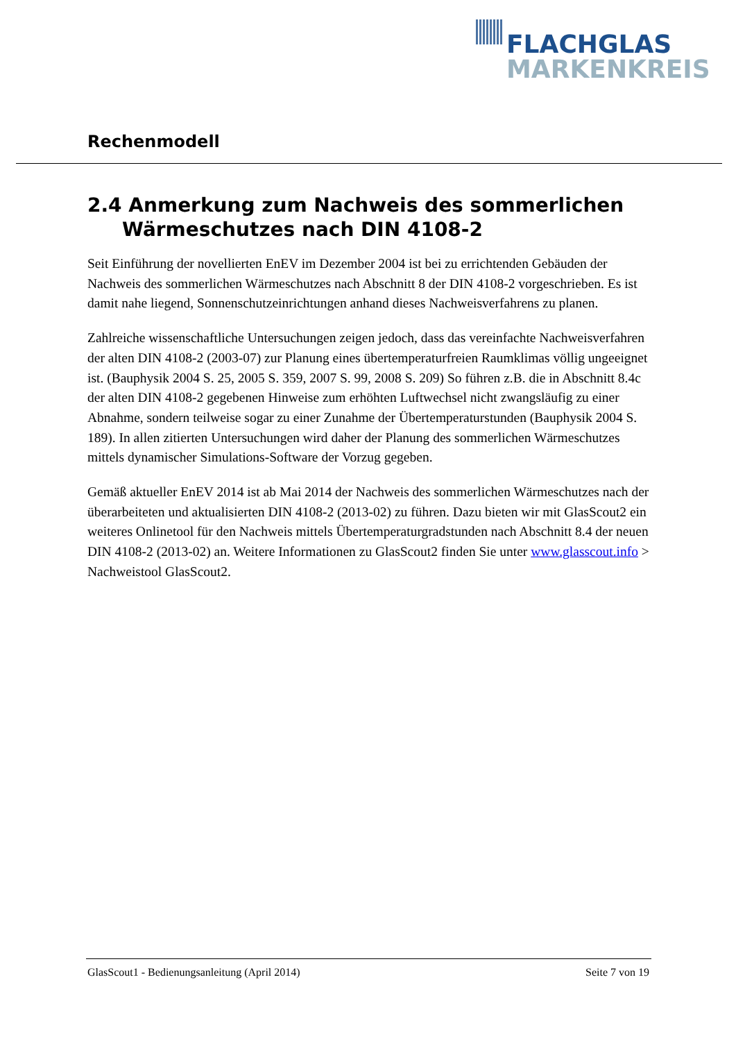FLACHGLAS
MARKENKREIS
Rechenmodell
2.4 Anmerkung zum Nachweis des sommerlichen Wärmeschutzes nach DIN 4108-2
Seit Einführung der novellierten EnEV im Dezember 2004 ist bei zu errichtenden Gebäuden der Nachweis des sommerlichen Wärmeschutzes nach Abschnitt 8 der DIN 4108-2 vorgeschrieben. Es ist damit nahe liegend, Sonnenschutzeinrichtungen anhand dieses Nachweisverfahrens zu planen.
Zahlreiche wissenschaftliche Untersuchungen zeigen jedoch, dass das vereinfachte Nachweisverfahren der alten DIN 4108-2 (2003-07) zur Planung eines übertemperaturfreien Raumklimas völlig ungeeignet ist. (Bauphysik 2004 S. 25, 2005 S. 359, 2007 S. 99, 2008 S. 209) So führen z.B. die in Abschnitt 8.4c der alten DIN 4108-2 gegebenen Hinweise zum erhöhten Luftwechsel nicht zwangsläufig zu einer Abnahme, sondern teilweise sogar zu einer Zunahme der Übertemperaturstunden (Bauphysik 2004 S. 189). In allen zitierten Untersuchungen wird daher der Planung des sommerlichen Wärmeschutzes mittels dynamischer Simulations-Software der Vorzug gegeben.
Gemäß aktueller EnEV 2014 ist ab Mai 2014 der Nachweis des sommerlichen Wärmeschutzes nach der überarbeiteten und aktualisierten DIN 4108-2 (2013-02) zu führen. Dazu bieten wir mit GlasScout2 ein weiteres Onlinetool für den Nachweis mittels Übertemperaturgradstunden nach Abschnitt 8.4 der neuen DIN 4108-2 (2013-02) an. Weitere Informationen zu GlasScout2 finden Sie unter www.glasscout.info > Nachweistool GlasScout2.
GlasScout1 - Bedienungsanleitung (April 2014) Seite 7 von 19